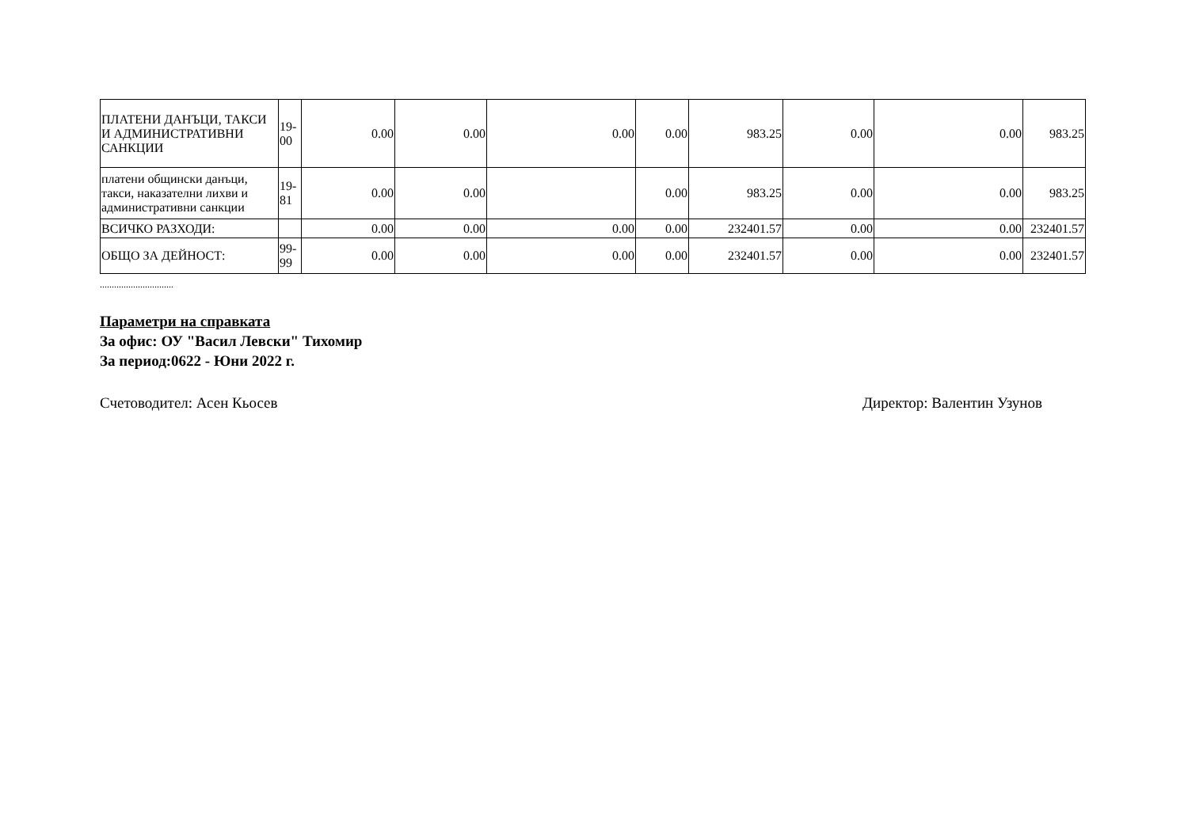| ПЛАТЕНИ ДАНЪЦИ, ТАКСИ И АДМИНИСТРАТИВНИ САНКЦИИ | 19-00 | 0.00 | 0.00 | 0.00 | 0.00 | 983.25 | 0.00 | 0.00 | 983.25 |
| платени общински данъци, такси, наказателни лихви и административни санкции | 19-81 | 0.00 | 0.00 | | 0.00 | 983.25 | 0.00 | 0.00 | 983.25 |
| ВСИЧКО РАЗХОДИ: | | 0.00 | 0.00 | 0.00 | 0.00 | 232401.57 | 0.00 | 0.00 | 232401.57 |
| ОБЩО ЗА ДЕЙНОСТ: | 99-99 | 0.00 | 0.00 | 0.00 | 0.00 | 232401.57 | 0.00 | 0.00 | 232401.57 |
...............................
Параметри на справката
За офис: ОУ "Васил Левски" Тихомир
За период:0622 - Юни 2022 г.
Счетоводител: Асен Кьосев Директор: Валентин Узунов